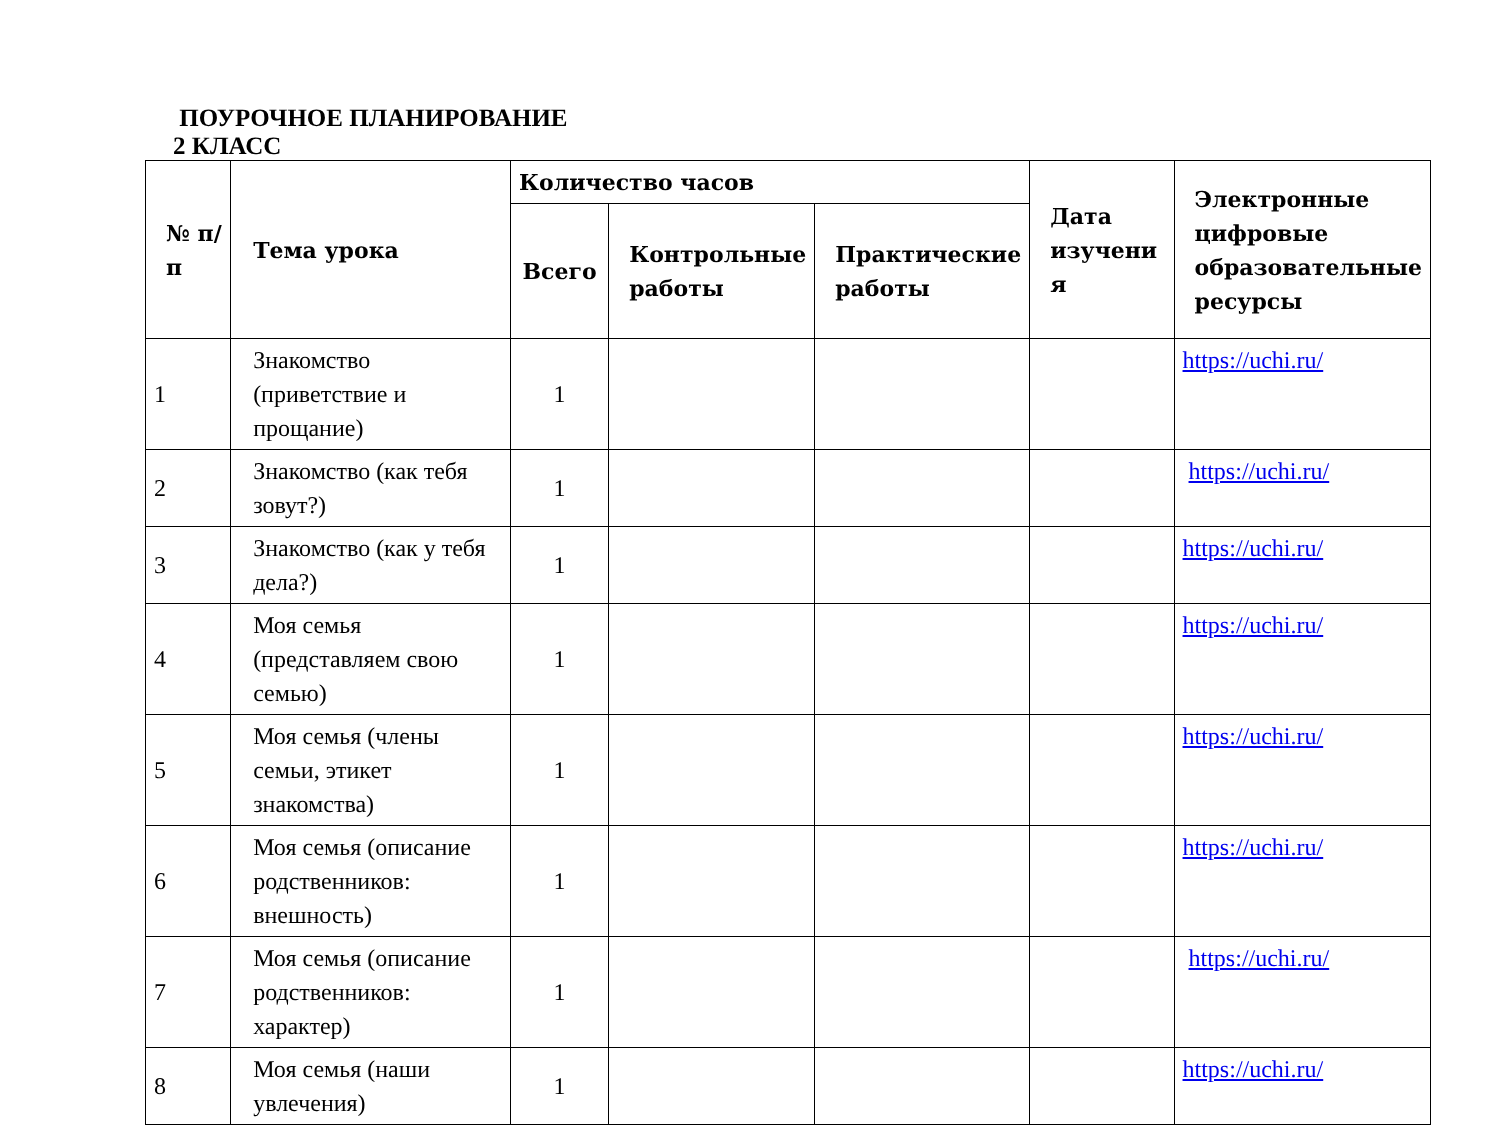ПОУРОЧНОЕ ПЛАНИРОВАНИЕ
2 КЛАСС
| № п/п | Тема урока | Количество часов | | | Дата изучени я | Электронные цифровые образовательные ресурсы |
| --- | --- | --- | --- | --- | --- | --- |
| | | Всего | Контрольные работы | Практические работы | | |
| 1 | Знакомство (приветствие и прощание) | 1 | | | | https://uchi.ru/ |
| 2 | Знакомство (как тебя зовут?) | 1 | | | | https://uchi.ru/ |
| 3 | Знакомство (как у тебя дела?) | 1 | | | | https://uchi.ru/ |
| 4 | Моя семья (представляем свою семью) | 1 | | | | https://uchi.ru/ |
| 5 | Моя семья (члены семьи, этикет знакомства) | 1 | | | | https://uchi.ru/ |
| 6 | Моя семья (описание родственников: внешность) | 1 | | | | https://uchi.ru/ |
| 7 | Моя семья (описание родственников: характер) | 1 | | | | https://uchi.ru/ |
| 8 | Моя семья (наши увлечения) | 1 | | | | https://uchi.ru/ |